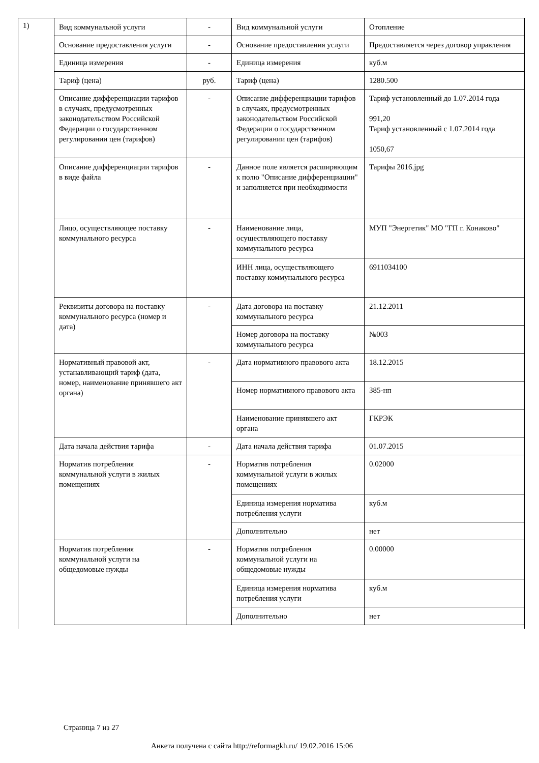1)
| Вид коммунальной услуги | - | Вид коммунальной услуги | Отопление |
| Основание предоставления услуги | - | Основание предоставления услуги | Предоставляется через договор управления |
| Единица измерения | - | Единица измерения | куб.м |
| Тариф (цена) | руб. | Тариф (цена) | 1280.500 |
| Описание дифференциации тарифов в случаях, предусмотренных законодательством Российской Федерации о государственном регулировании цен (тарифов) | - | Описание дифференциации тарифов в случаях, предусмотренных законодательством Российской Федерации о государственном регулировании цен (тарифов) | Тариф установленный до 1.07.2014 года 991,20 Тариф установленный с 1.07.2014 года 1050,67 |
| Описание дифференциации тарифов в виде файла | - | Данное поле является расширяющим к полю "Описание дифференциации" и заполняется при необходимости | Тарифы 2016.jpg |
| Лицо, осуществляющее поставку коммунального ресурса | - | Наименование лица, осуществляющего поставку коммунального ресурса | МУП "Энергетик" МО "ГП г. Конаково" |
| | | ИНН лица, осуществляющего поставку коммунального ресурса | 6911034100 |
| Реквизиты договора на поставку коммунального ресурса (номер и дата) | - | Дата договора на поставку коммунального ресурса | 21.12.2011 |
| | | Номер договора на поставку коммунального ресурса | №003 |
| Нормативный правовой акт, устанавливающий тариф (дата, номер, наименование принявшего акт органа) | - | Дата нормативного правового акта | 18.12.2015 |
| | | Номер нормативного правового акта | 385-нп |
| | | Наименование принявшего акт органа | ГКРЭК |
| Дата начала действия тарифа | - | Дата начала действия тарифа | 01.07.2015 |
| Норматив потребления коммунальной услуги в жилых помещениях | - | Норматив потребления коммунальной услуги в жилых помещениях | 0.02000 |
| | | Единица измерения норматива потребления услуги | куб.м |
| | | Дополнительно | нет |
| Норматив потребления коммунальной услуги на общедомовые нужды | - | Норматив потребления коммунальной услуги на общедомовые нужды | 0.00000 |
| | | Единица измерения норматива потребления услуги | куб.м |
| | | Дополнительно | нет |
Страница 7 из 27
Анкета получена с сайта http://reformagkh.ru/ 19.02.2016 15:06